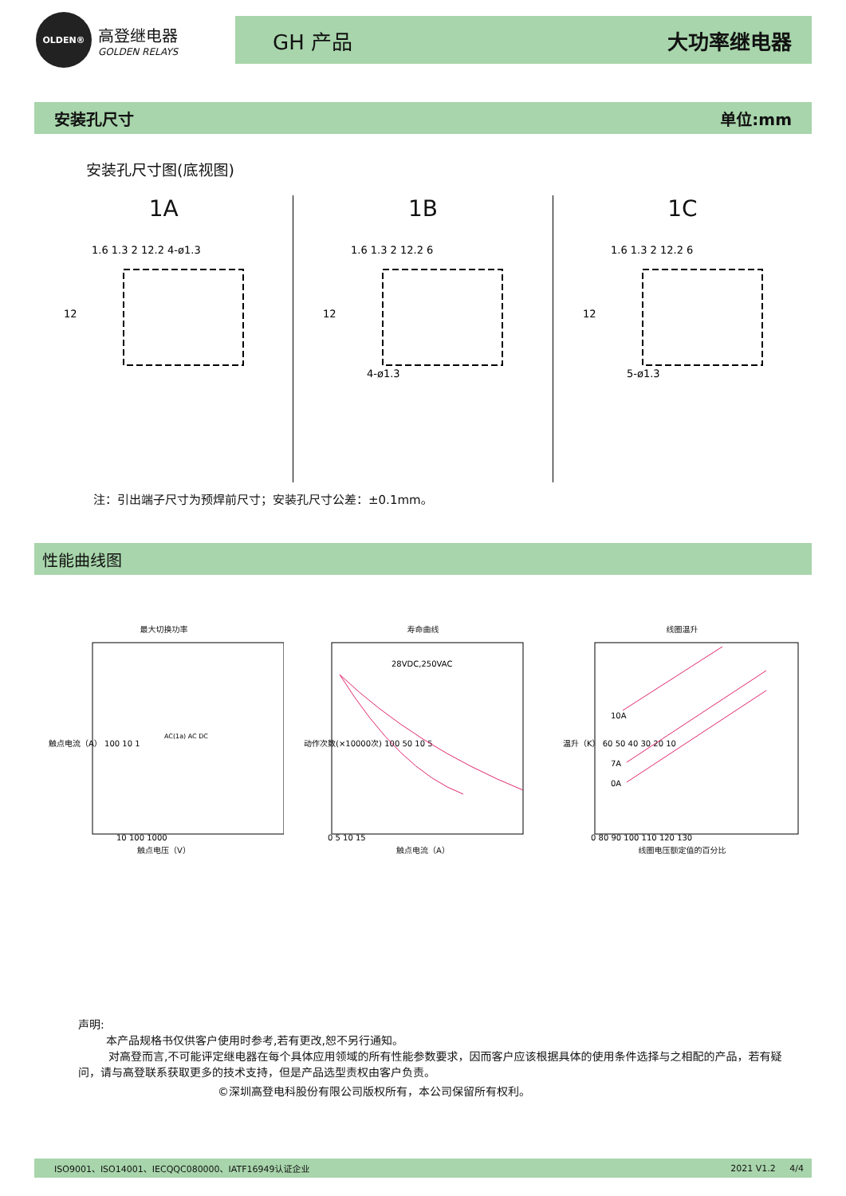OLDEN®
高登继电器
GOLDEN RELAYS
GH 产品 大功率继电器
安装孔尺寸 单位:mm
安装孔尺寸图(底视图)
1A
1.6 1.3 2 12.2 4-ø1.3
12
1B
1.6 1.3 2 12.2 6
12
4-ø1.3
1C
1.6 1.3 2 12.2 6
12
5-ø1.3
注：引出端子尺寸为预焊前尺寸；安装孔尺寸公差：±0.1mm。
性能曲线图
最大切换功率
触点电流（A） 100 10 1
10 100 1000
AC(1a) AC DC
触点电压（V）
寿命曲线
28VDC,250VAC
动作次数(×10000次) 100 50 10 5
0 5 10 15
触点电流（A）
线圈温升
温升（K） 60 50 40 30 20 10
10A
7A
0A
0 80 90 100 110 120 130
线圈电压额定值的百分比
声明:
本产品规格书仅供客户使用时参考,若有更改,恕不另行通知。
对高登而言,不可能评定继电器在每个具体应用领域的所有性能参数要求，因而客户应该根据具体的使用条件选择与之相配的产品，若有疑问，请与高登联系获取更多的技术支持，但是产品选型责权由客户负责。
©深圳高登电科股份有限公司版权所有，本公司保留所有权利。
ISO9001、ISO14001、IECQQC080000、IATF16949认证企业 2021 V1.2 4/4